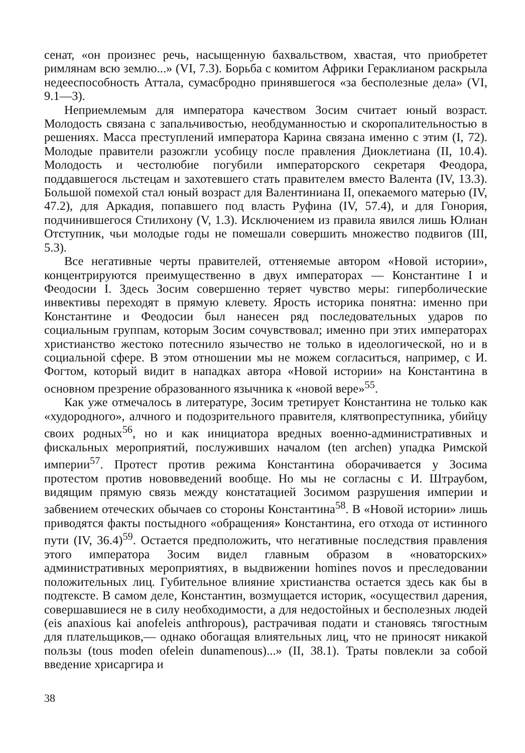сенат, «он произнес речь, насыщенную бахвальством, хвастая, что приобретет римлянам всю землю...» (VI, 7.3). Борьба с комитом Африки Гераклианом раскрыла недееспособность Аттала, сумасбродно принявшегося «за бесполезные дела» (VI, 9.1—3).
Неприемлемым для императора качеством Зосим считает юный возраст. Молодость связана с запальчивостью, необдуманностью и скоропалительностью в решениях. Масса преступлений императора Карина связана именно с этим (I, 72). Молодые правители разожгли усобицу после правления Диоклетиана (II, 10.4). Молодость и честолюбие погубили императорского секретаря Феодора, поддавшегося льстецам и захотевшего стать правителем вместо Валента (IV, 13.3). Большой помехой стал юный возраст для Валентиниана II, опекаемого матерью (IV, 47.2), для Аркадия, попавшего под власть Руфина (IV, 57.4), и для Гонория, подчинившегося Стилихону (V, 1.3). Исключением из правила явился лишь Юлиан Отступник, чьи молодые годы не помешали совершить множество подвигов (III, 5.3).
Все негативные черты правителей, оттеняемые автором «Новой истории», концентрируются преимущественно в двух императорах — Константине I и Феодосии I. Здесь Зосим совершенно теряет чувство меры: гиперболические инвективы переходят в прямую клевету. Ярость историка понятна: именно при Константине и Феодосии был нанесен ряд последовательных ударов по социальным группам, которым Зосим сочувствовал; именно при этих императорах христианство жестоко потеснило язычество не только в идеологической, но и в социальной сфере. В этом отношении мы не можем согласиться, например, с И. Фогтом, который видит в нападках автора «Новой истории» на Константина в основном презрение образованного язычника к «новой вере»<sup>55</sup>.
Как уже отмечалось в литературе, Зосим третирует Константина не только как «худородного», алчного и подозрительного правителя, клятвопреступника, убийцу своих родных<sup>56</sup>, но и как инициатора вредных военно-административных и фискальных мероприятий, послуживших началом (ten archen) упадка Римской империи<sup>57</sup>. Протест против режима Константина оборачивается у Зосима протестом против нововведений вообще. Но мы не согласны с И. Штраубом, видящим прямую связь между констатацией Зосимом разрушения империи и забвением отеческих обычаев со стороны Константина<sup>58</sup>. В «Новой истории» лишь приводятся факты постыдного «обращения» Константина, его отхода от истинного пути (IV, 36.4)<sup>59</sup>. Остается предположить, что негативные последствия правления этого императора Зосим видел главным образом в «новаторских» административных мероприятиях, в выдвижении homines novos и преследовании положительных лиц. Губительное влияние христианства остается здесь как бы в подтексте. В самом деле, Константин, возмущается историк, «осуществил дарения, совершавшиеся не в силу необходимости, а для недостойных и бесполезных людей (eis anaxious kai anofeleis anthropous), растрачивая подати и становясь тягостным для плательщиков,— однако обогащая влиятельных лиц, что не приносят никакой пользы (tous moden ofelein dunamenous)...» (II, 38.1). Траты повлекли за собой введение хрисаргира и
38